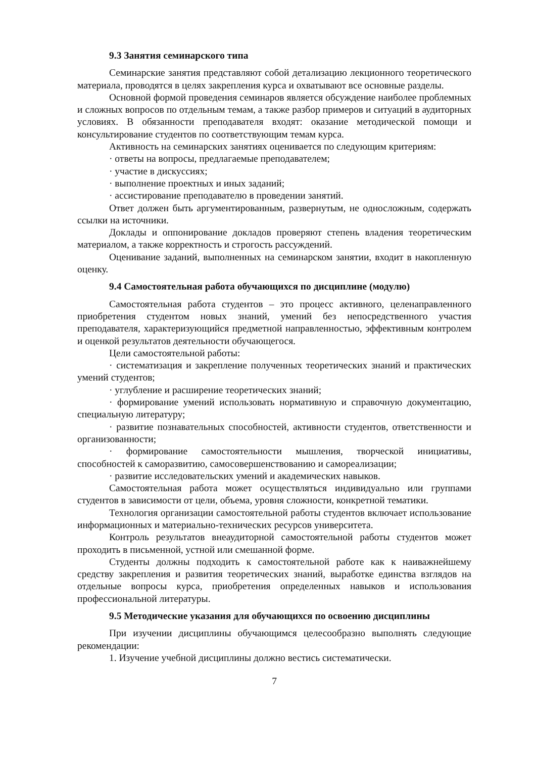9.3 Занятия семинарского типа
Семинарские занятия представляют собой детализацию лекционного теоретического материала, проводятся в целях закрепления курса и охватывают все основные разделы.
Основной формой проведения семинаров является обсуждение наиболее проблемных и сложных вопросов по отдельным темам, а также разбор примеров и ситуаций в аудиторных условиях. В обязанности преподавателя входят: оказание методической помощи и консультирование студентов по соответствующим темам курса.
Активность на семинарских занятиях оценивается по следующим критериям:
· ответы на вопросы, предлагаемые преподавателем;
· участие в дискуссиях;
· выполнение проектных и иных заданий;
· ассистирование преподавателю в проведении занятий.
Ответ должен быть аргументированным, развернутым, не односложным, содержать ссылки на источники.
Доклады и оппонирование докладов проверяют степень владения теоретическим материалом, а также корректность и строгость рассуждений.
Оценивание заданий, выполненных на семинарском занятии, входит в накопленную оценку.
9.4 Самостоятельная работа обучающихся по дисциплине (модулю)
Самостоятельная работа студентов – это процесс активного, целенаправленного приобретения студентом новых знаний, умений без непосредственного участия преподавателя, характеризующийся предметной направленностью, эффективным контролем и оценкой результатов деятельности обучающегося.
Цели самостоятельной работы:
· систематизация и закрепление полученных теоретических знаний и практических умений студентов;
· углубление и расширение теоретических знаний;
· формирование умений использовать нормативную и справочную документацию, специальную литературу;
· развитие познавательных способностей, активности студентов, ответственности и организованности;
· формирование самостоятельности мышления, творческой инициативы, способностей к саморазвитию, самосовершенствованию и самореализации;
· развитие исследовательских умений и академических навыков.
Самостоятельная работа может осуществляться индивидуально или группами студентов в зависимости от цели, объема, уровня сложности, конкретной тематики.
Технология организации самостоятельной работы студентов включает использование информационных и материально-технических ресурсов университета.
Контроль результатов внеаудиторной самостоятельной работы студентов может проходить в письменной, устной или смешанной форме.
Студенты должны подходить к самостоятельной работе как к наиважнейшему средству закрепления и развития теоретических знаний, выработке единства взглядов на отдельные вопросы курса, приобретения определенных навыков и использования профессиональной литературы.
9.5 Методические указания для обучающихся по освоению дисциплины
При изучении дисциплины обучающимся целесообразно выполнять следующие рекомендации:
1. Изучение учебной дисциплины должно вестись систематически.
7